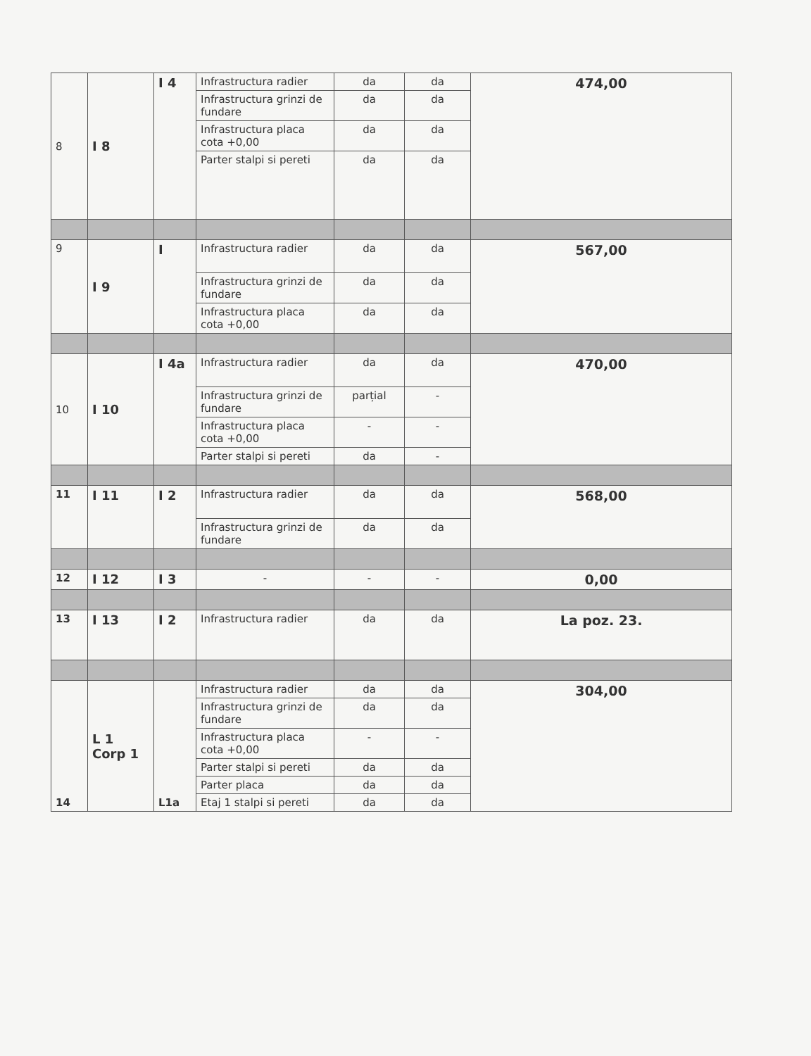| 8 | I 8 | I 4 | Infrastructura radier | da | da | 474,00 |
| | | | Infrastructura grinzi de fundare | da | da | |
| | | | Infrastructura placa cota +0,00 | da | da | |
| | | | Parter stalpi si pereti | da | da | |
| 9 | I 9 | I | Infrastructura radier | da | da | 567,00 |
| | | | Infrastructura grinzi de fundare | da | da | |
| | | | Infrastructura placa cota +0,00 | da | da | |
| 10 | I 10 | I 4a | Infrastructura radier | da | da | 470,00 |
| | | | Infrastructura grinzi de fundare | parțial | - | |
| | | | Infrastructura placa cota +0,00 | - | - | |
| | | | Parter stalpi si pereti | da | - | |
| 11 | I 11 | I 2 | Infrastructura radier | da | da | 568,00 |
| | | | Infrastructura grinzi de fundare | da | da | |
| 12 | I 12 | I 3 | - | - | - | 0,00 |
| 13 | I 13 | I 2 | Infrastructura radier | da | da | La poz. 23. |
| 14 | L 1 Corp 1 | L1a | Infrastructura radier | da | da | 304,00 |
| | | | Infrastructura grinzi de fundare | da | da | |
| | | | Infrastructura placa cota +0,00 | - | - | |
| | | | Parter stalpi si pereti | da | da | |
| | | | Parter placa | da | da | |
| | | | Etaj 1 stalpi si pereti | da | da | |